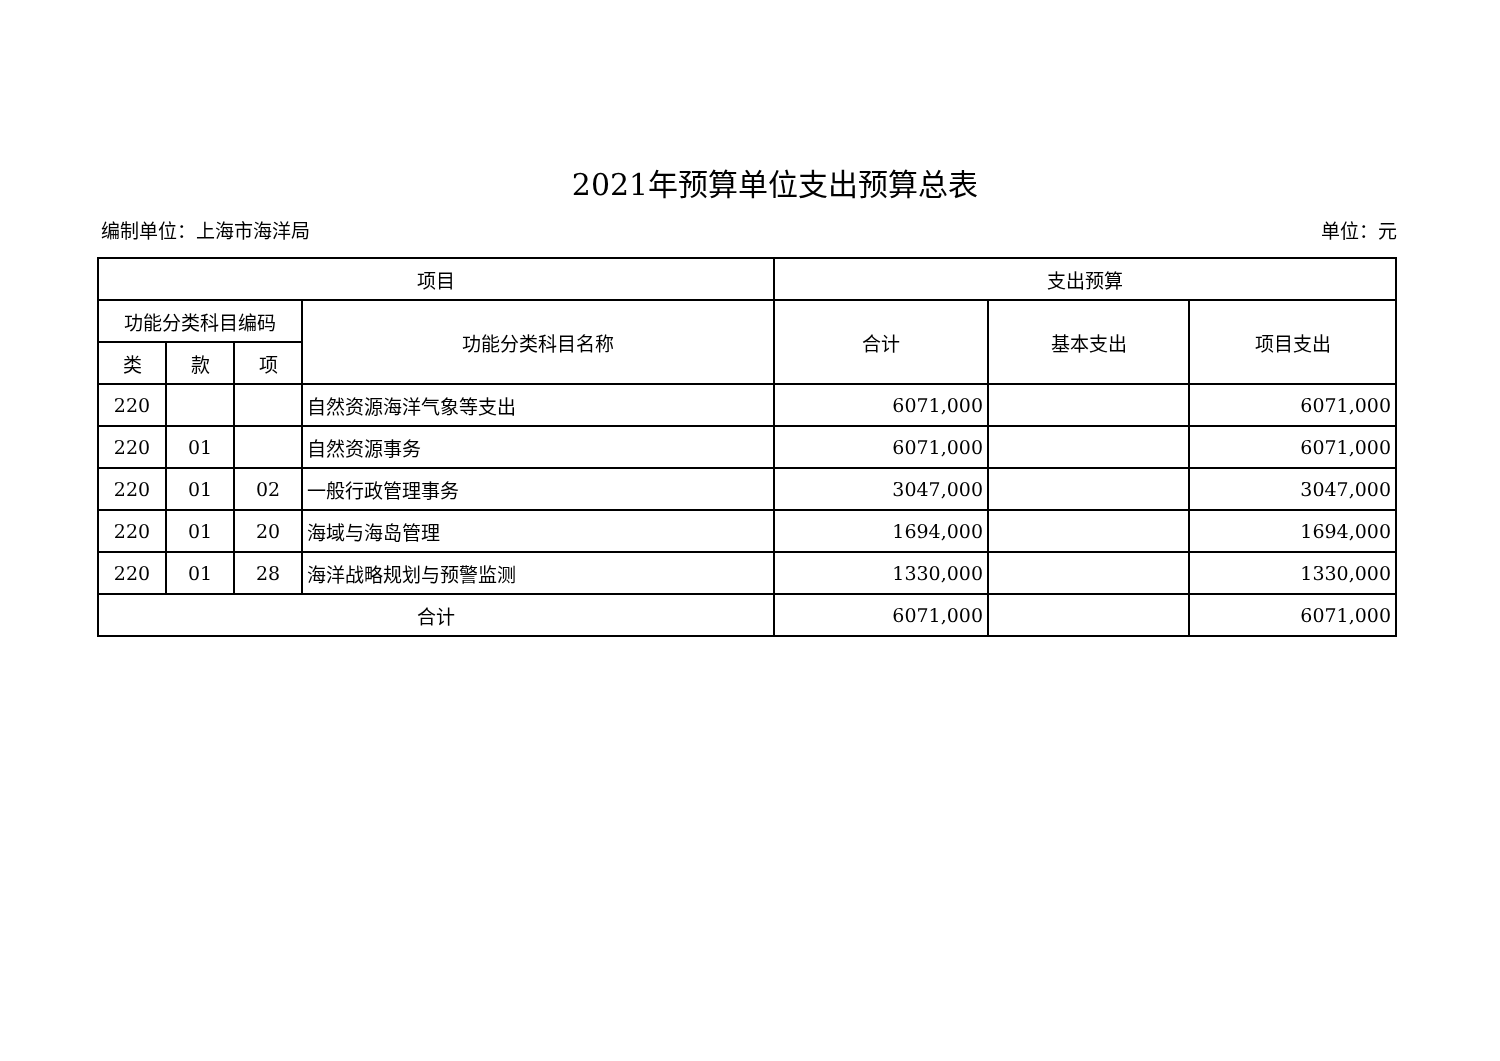2021年预算单位支出预算总表
编制单位：上海市海洋局 单位：元
| 项目 | | | | 支出预算 | | |
| --- | --- | --- | --- | --- | --- | --- |
| 功能分类科目编码 | | | 功能分类科目名称 | 合计 | 基本支出 | 项目支出 |
| 类 | 款 | 项 | | | | |
| 220 | | | 自然资源海洋气象等支出 | 6071,000 | | 6071,000 |
| 220 | 01 | | 自然资源事务 | 6071,000 | | 6071,000 |
| 220 | 01 | 02 | 一般行政管理事务 | 3047,000 | | 3047,000 |
| 220 | 01 | 20 | 海域与海岛管理 | 1694,000 | | 1694,000 |
| 220 | 01 | 28 | 海洋战略规划与预警监测 | 1330,000 | | 1330,000 |
| 合计 | | | | 6071,000 | | 6071,000 |